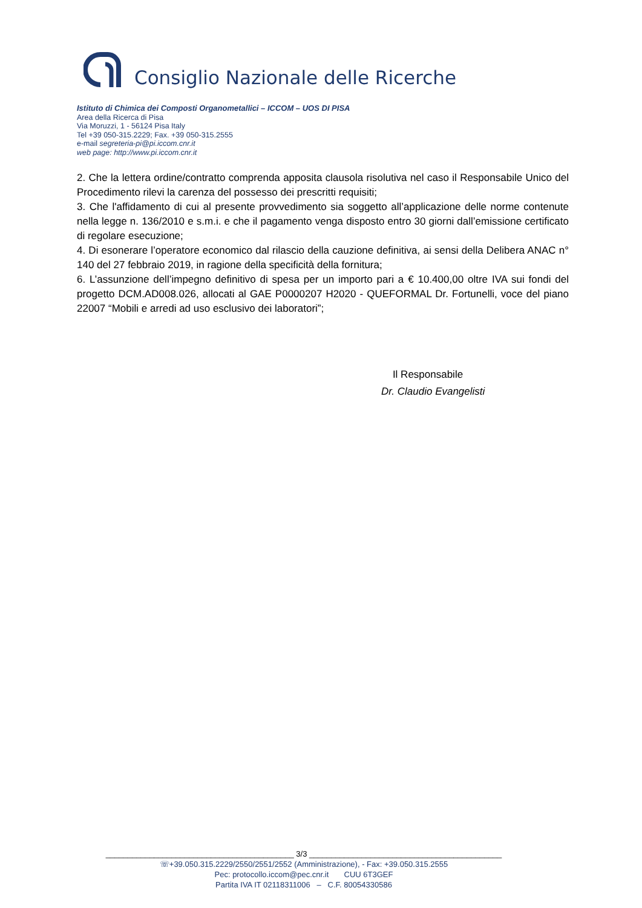Consiglio Nazionale delle Ricerche
Istituto di Chimica dei Composti Organometallici – ICCOM – UOS DI PISA
Area della Ricerca di Pisa
Via Moruzzi, 1 - 56124 Pisa Italy
Tel +39 050-315.2229; Fax. +39 050-315.2555
e-mail segreteria-pi@pi.iccom.cnr.it
web page: http://www.pi.iccom.cnr.it
2. Che la lettera ordine/contratto comprenda apposita clausola risolutiva nel caso il Responsabile Unico del Procedimento rilevi la carenza del possesso dei prescritti requisiti;
3. Che l'affidamento di cui al presente provvedimento sia soggetto all’applicazione delle norme contenute nella legge n. 136/2010 e s.m.i. e che il pagamento venga disposto entro 30 giorni dall’emissione certificato di regolare esecuzione;
4. Di esonerare l’operatore economico dal rilascio della cauzione definitiva, ai sensi della Delibera ANAC n° 140 del 27 febbraio 2019, in ragione della specificità della fornitura;
6. L’assunzione dell’impegno definitivo di spesa per un importo pari a € 10.400,00 oltre IVA sui fondi del progetto DCM.AD008.026, allocati al GAE P0000207 H2020 - QUEFORMAL Dr. Fortunelli, voce del piano 22007 “Mobili e arredi ad uso esclusivo dei laboratori”;
Il Responsabile
Dr. Claudio Evangelisti
___________________________________________ 3/3 ____________________________________________
☏+39.050.315.2229/2550/2551/2552 (Amministrazione), - Fax: +39.050.315.2555
Pec: protocollo.iccom@pec.cnr.it CUU 6T3GEF
Partita IVA IT 02118311006 – C.F. 80054330586